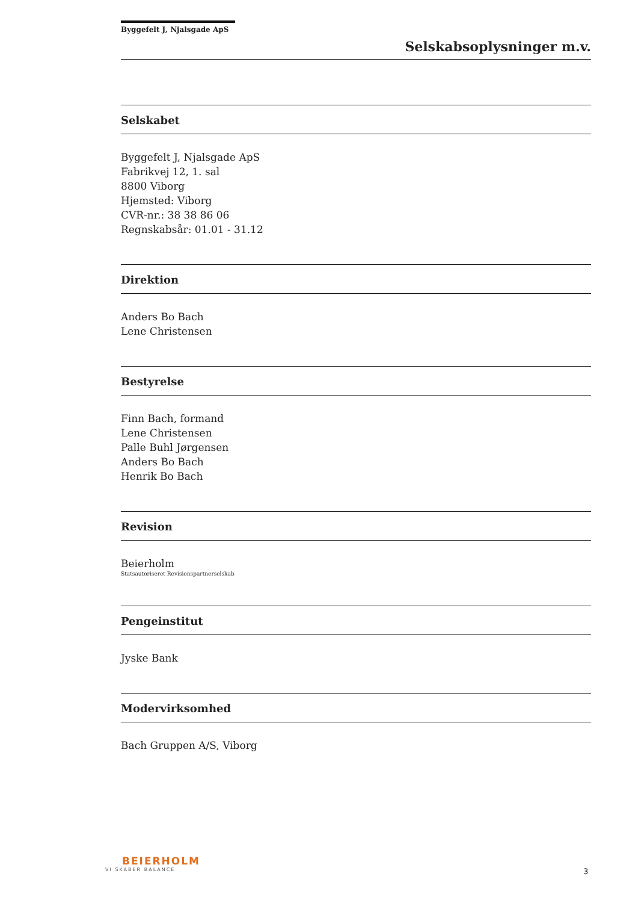Byggefelt J, Njalsgade ApS
Selskabsoplysninger m.v.
Selskabet
Byggefelt J, Njalsgade ApS
Fabrikvej 12, 1. sal
8800 Viborg
Hjemsted: Viborg
CVR-nr.: 38 38 86 06
Regnskabsår: 01.01 - 31.12
Direktion
Anders Bo Bach
Lene Christensen
Bestyrelse
Finn Bach, formand
Lene Christensen
Palle Buhl Jørgensen
Anders Bo Bach
Henrik Bo Bach
Revision
Beierholm
Statsautoriseret Revisionspartnerselskab
Pengeinstitut
Jyske Bank
Modervirksomhed
Bach Gruppen A/S, Viborg
BEIERHOLM
VI SKABER BALANCE
3